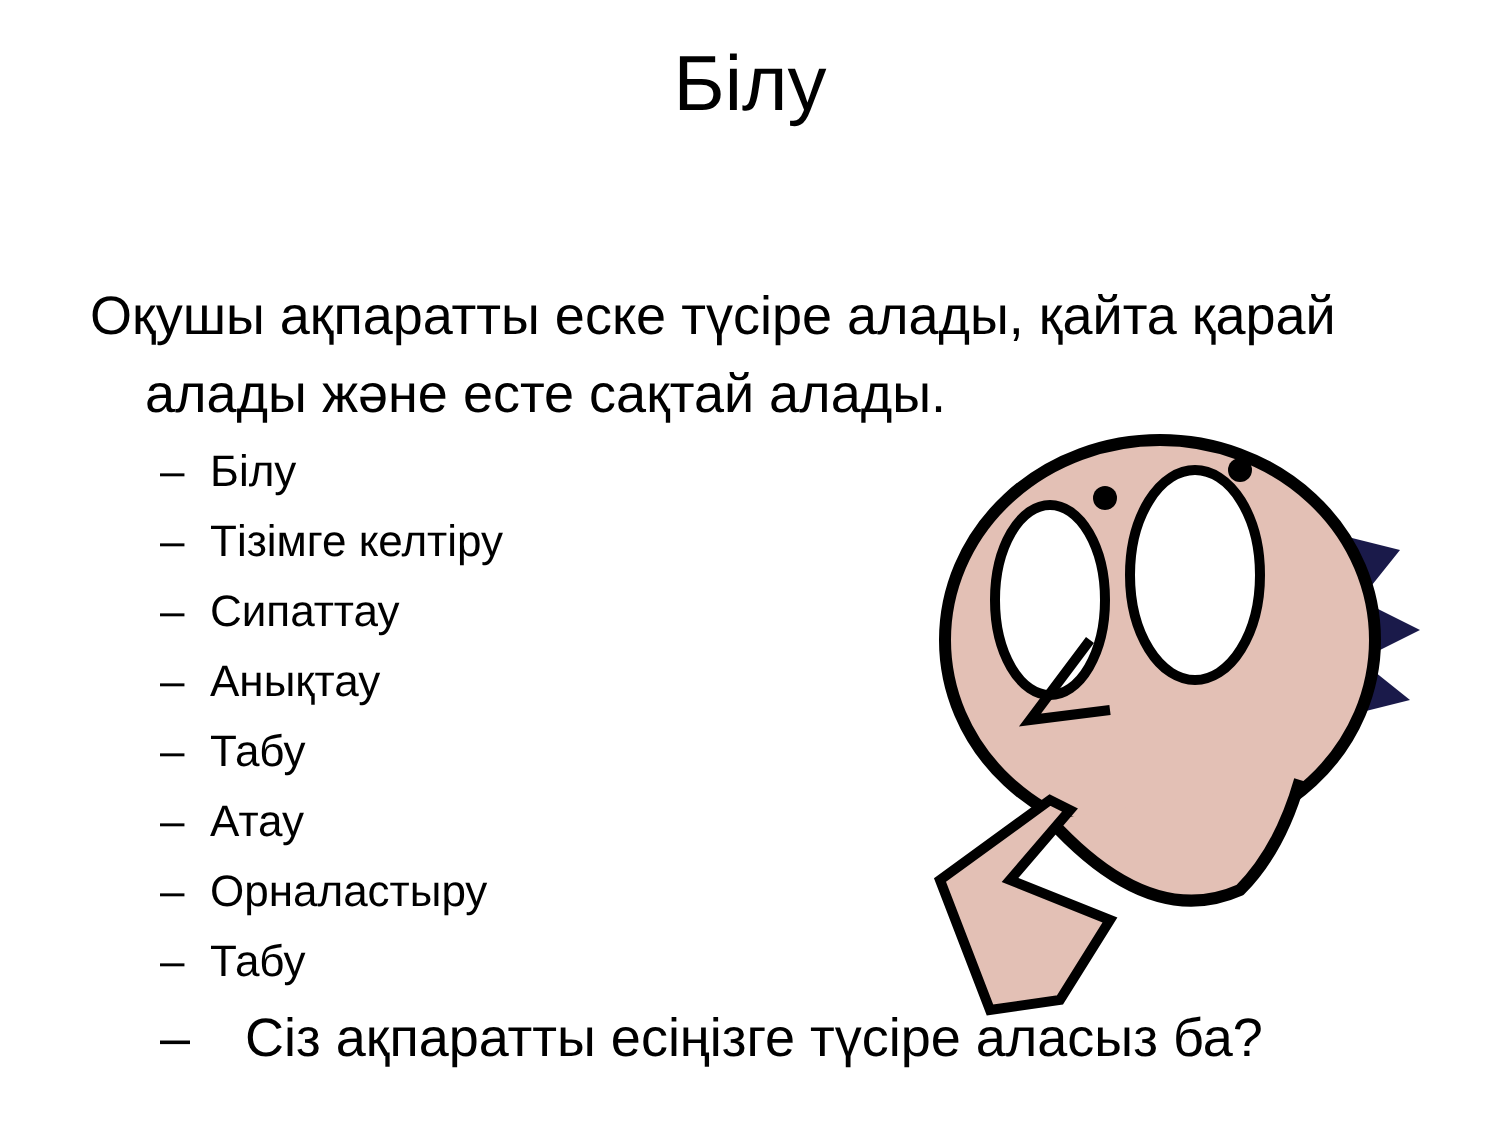Білу
Оқушы ақпаратты еске түсіре алады, қайта қарай алады және есте сақтай алады.
– Білу
– Тізімге келтіру
– Сипаттау
– Анықтау
– Табу
– Атау
– Орналастыру
– Табу
– Сіз ақпаратты есіңізге түсіре аласыз ба?